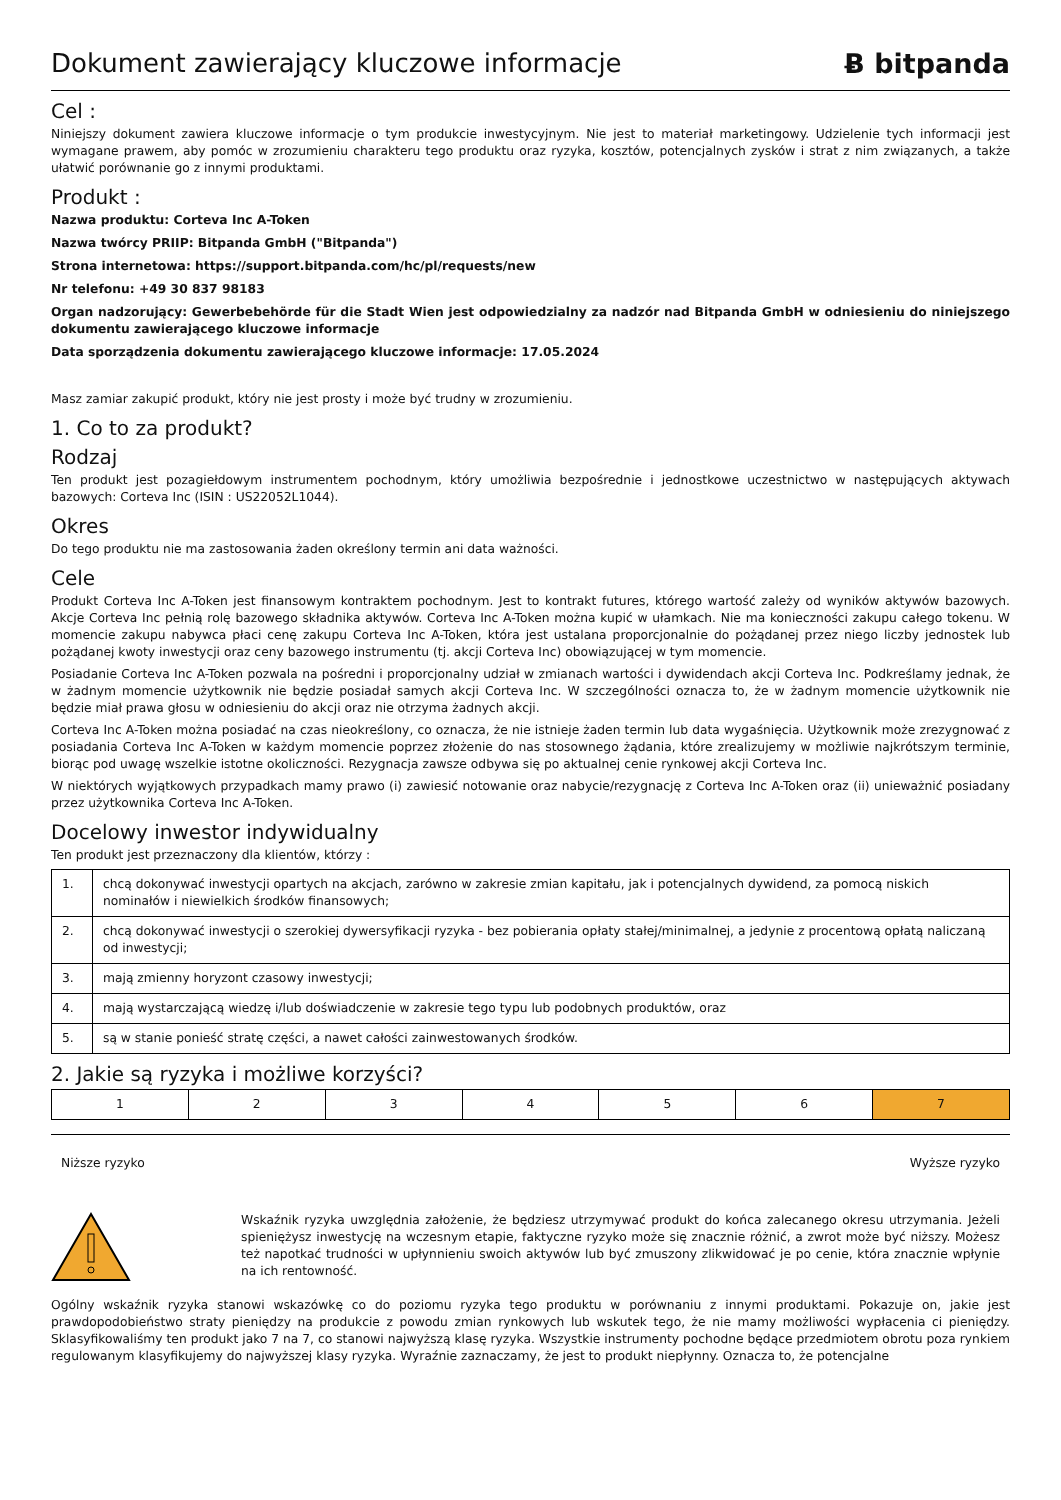Dokument zawierający kluczowe informacje
Ƀ bitpanda
Cel :
Niniejszy dokument zawiera kluczowe informacje o tym produkcie inwestycyjnym. Nie jest to materiał marketingowy. Udzielenie tych informacji jest wymagane prawem, aby pomóc w zrozumieniu charakteru tego produktu oraz ryzyka, kosztów, potencjalnych zysków i strat z nim związanych, a także ułatwić porównanie go z innymi produktami.
Produkt :
Nazwa produktu: Corteva Inc A-Token
Nazwa twórcy PRIIP: Bitpanda GmbH ("Bitpanda")
Strona internetowa: https://support.bitpanda.com/hc/pl/requests/new
Nr telefonu: +49 30 837 98183
Organ nadzorujący: Gewerbebehörde für die Stadt Wien jest odpowiedzialny za nadzór nad Bitpanda GmbH w odniesieniu do niniejszego dokumentu zawierającego kluczowe informacje
Data sporządzenia dokumentu zawierającego kluczowe informacje: 17.05.2024
Masz zamiar zakupić produkt, który nie jest prosty i może być trudny w zrozumieniu.
1. Co to za produkt?
Rodzaj
Ten produkt jest pozagiełdowym instrumentem pochodnym, który umożliwia bezpośrednie i jednostkowe uczestnictwo w następujących aktywach bazowych: Corteva Inc (ISIN : US22052L1044).
Okres
Do tego produktu nie ma zastosowania żaden określony termin ani data ważności.
Cele
Produkt Corteva Inc A-Token jest finansowym kontraktem pochodnym. Jest to kontrakt futures, którego wartość zależy od wyników aktywów bazowych. Akcje Corteva Inc pełnią rolę bazowego składnika aktywów. Corteva Inc A-Token można kupić w ułamkach. Nie ma konieczności zakupu całego tokenu. W momencie zakupu nabywca płaci cenę zakupu Corteva Inc A-Token, która jest ustalana proporcjonalnie do pożądanej przez niego liczby jednostek lub pożądanej kwoty inwestycji oraz ceny bazowego instrumentu (tj. akcji Corteva Inc) obowiązującej w tym momencie.
Posiadanie Corteva Inc A-Token pozwala na pośredni i proporcjonalny udział w zmianach wartości i dywidendach akcji Corteva Inc. Podkreślamy jednak, że w żadnym momencie użytkownik nie będzie posiadał samych akcji Corteva Inc. W szczególności oznacza to, że w żadnym momencie użytkownik nie będzie miał prawa głosu w odniesieniu do akcji oraz nie otrzyma żadnych akcji.
Corteva Inc A-Token można posiadać na czas nieokreślony, co oznacza, że nie istnieje żaden termin lub data wygaśnięcia. Użytkownik może zrezygnować z posiadania Corteva Inc A-Token w każdym momencie poprzez złożenie do nas stosownego żądania, które zrealizujemy w możliwie najkrótszym terminie, biorąc pod uwagę wszelkie istotne okoliczności. Rezygnacja zawsze odbywa się po aktualnej cenie rynkowej akcji Corteva Inc.
W niektórych wyjątkowych przypadkach mamy prawo (i) zawiesić notowanie oraz nabycie/rezygnację z Corteva Inc A-Token oraz (ii) unieważnić posiadany przez użytkownika Corteva Inc A-Token.
Docelowy inwestor indywidualny
Ten produkt jest przeznaczony dla klientów, którzy :
| 1. | chcą dokonywać inwestycji opartych na akcjach, zarówno w zakresie zmian kapitału, jak i potencjalnych dywidend, za pomocą niskich nominałów i niewielkich środków finansowych; |
| 2. | chcą dokonywać inwestycji o szerokiej dywersyfikacji ryzyka - bez pobierania opłaty stałej/minimalnej, a jedynie z procentową opłatą naliczaną od inwestycji; |
| 3. | mają zmienny horyzont czasowy inwestycji; |
| 4. | mają wystarczającą wiedzę i/lub doświadczenie w zakresie tego typu lub podobnych produktów, oraz |
| 5. | są w stanie ponieść stratę części, a nawet całości zainwestowanych środków. |
2. Jakie są ryzyka i możliwe korzyści?
| 1 | 2 | 3 | 4 | 5 | 6 | 7 |
Niższe ryzyko Wyższe ryzyko
Wskaźnik ryzyka uwzględnia założenie, że będziesz utrzymywać produkt do końca zalecanego okresu utrzymania. Jeżeli spieniężysz inwestycję na wczesnym etapie, faktyczne ryzyko może się znacznie różnić, a zwrot może być niższy. Możesz też napotkać trudności w upłynnieniu swoich aktywów lub być zmuszony zlikwidować je po cenie, która znacznie wpłynie na ich rentowność.
Ogólny wskaźnik ryzyka stanowi wskazówkę co do poziomu ryzyka tego produktu w porównaniu z innymi produktami. Pokazuje on, jakie jest prawdopodobieństwo straty pieniędzy na produkcie z powodu zmian rynkowych lub wskutek tego, że nie mamy możliwości wypłacenia ci pieniędzy. Sklasyfikowaliśmy ten produkt jako 7 na 7, co stanowi najwyższą klasę ryzyka. Wszystkie instrumenty pochodne będące przedmiotem obrotu poza rynkiem regulowanym klasyfikujemy do najwyższej klasy ryzyka. Wyraźnie zaznaczamy, że jest to produkt niepłynny. Oznacza to, że potencjalne